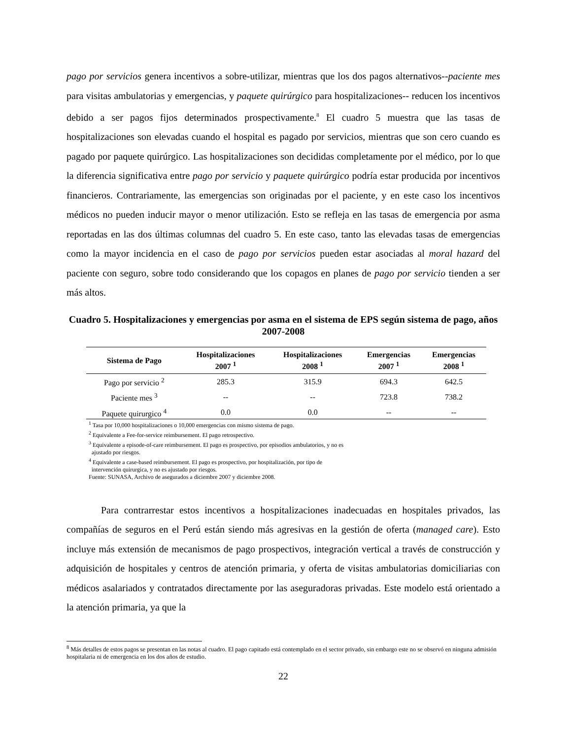pago por servicios genera incentivos a sobre-utilizar, mientras que los dos pagos alternativos--paciente mes para visitas ambulatorias y emergencias, y paquete quirúrgico para hospitalizaciones-- reducen los incentivos debido a ser pagos fijos determinados prospectivamente.<sup>8</sup> El cuadro 5 muestra que las tasas de hospitalizaciones son elevadas cuando el hospital es pagado por servicios, mientras que son cero cuando es pagado por paquete quirúrgico. Las hospitalizaciones son decididas completamente por el médico, por lo que la diferencia significativa entre pago por servicio y paquete quirúrgico podría estar producida por incentivos financieros. Contrariamente, las emergencias son originadas por el paciente, y en este caso los incentivos médicos no pueden inducir mayor o menor utilización. Esto se refleja en las tasas de emergencia por asma reportadas en las dos últimas columnas del cuadro 5. En este caso, tanto las elevadas tasas de emergencias como la mayor incidencia en el caso de pago por servicios pueden estar asociadas al moral hazard del paciente con seguro, sobre todo considerando que los copagos en planes de pago por servicio tienden a ser más altos.
Cuadro 5. Hospitalizaciones y emergencias por asma en el sistema de EPS según sistema de pago, años 2007-2008
| Sistema de Pago | Hospitalizaciones 2007 <sup>1</sup> | Hospitalizaciones 2008 <sup>1</sup> | Emergencias 2007 <sup>1</sup> | Emergencias 2008 <sup>1</sup> |
| --- | --- | --- | --- | --- |
| Pago por servicio <sup>2</sup> | 285.3 | 315.9 | 694.3 | 642.5 |
| Paciente mes <sup>3</sup> | -- | -- | 723.8 | 738.2 |
| Paquete quirurgico <sup>4</sup> | 0.0 | 0.0 | -- | -- |
<sup>1</sup> Tasa por 10,000 hospitalizaciones o 10,000 emergencias con mismo sistema de pago.
<sup>2</sup> Equivalente a Fee-for-service reimbursement. El pago retrospectivo.
<sup>3</sup> Equivalente a episode-of-care reimbursement. El pago es prospectivo, por episodios ambulatorios, y no es
ajustado por riesgos.
<sup>4</sup> Equivalente a case-based reimbursement. El pago es prospectivo, por hospitalización, por tipo de
intervención quirurgica, y no es ajustado por riesgos.
Fuente: SUNASA, Archivo de asegurados a diciembre 2007 y diciembre 2008.
Para contrarrestar estos incentivos a hospitalizaciones inadecuadas en hospitales privados, las compañías de seguros en el Perú están siendo más agresivas en la gestión de oferta (managed care). Esto incluye más extensión de mecanismos de pago prospectivos, integración vertical a través de construcción y adquisición de hospitales y centros de atención primaria, y oferta de visitas ambulatorias domiciliarias con médicos asalariados y contratados directamente por las aseguradoras privadas. Este modelo está orientado a la atención primaria, ya que la
<sup>8</sup> Más detalles de estos pagos se presentan en las notas al cuadro. El pago capitado está contemplado en el sector privado, sin embargo este no se observó en ninguna admisión hospitalaria ni de emergencia en los dos años de estudio.
22